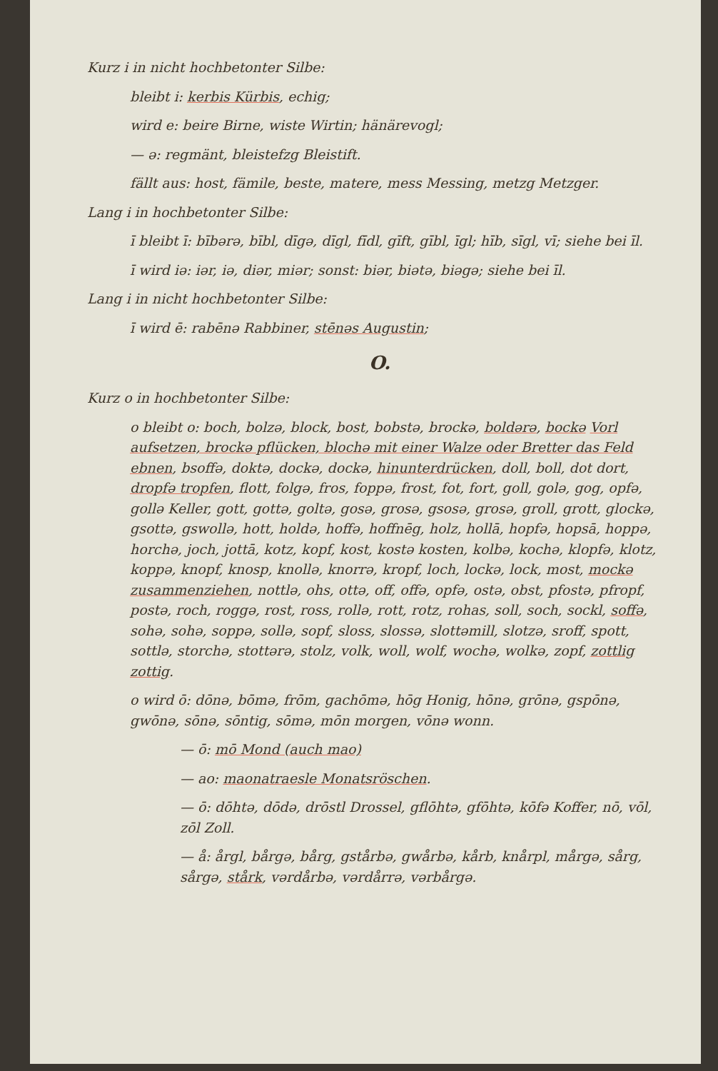Kurz i in nicht hochbetonter Silbe:
bleibt i: kerbis Kürbis, echig;
wird e: beire Birne, wiste Wirtin; hänärevogl;
— ǝ: regmänt, bleistefzg Bleistift.
fällt aus: host, fämile, beste, matere, mess Messing, metzg Metzger.
Lang i in hochbetonter Silbe:
ī bleibt ī: bībǝrǝ, bībl, dīgǝ, dīgl, fīdl, gīft, gībl, īgl; hīb, sīgl, vī; siehe bei īl.
ī wird iǝ: iǝr, iǝ, diǝr, miǝr; sonst: biǝr, biǝtǝ, biǝgǝ; siehe bei īl.
Lang i in nicht hochbetonter Silbe:
ī wird ē: rabēnǝ Rabbiner, stēnǝs Augustin;
O.
Kurz o in hochbetonter Silbe:
o bleibt o: boch, bolzǝ, block, bost, bobstǝ, brockǝ, boldǝrǝ, bockǝ Vorl aufsetzen, brockǝ pflücken, blochǝ mit einer Walze oder Bretter das Feld ebnen, bsoffǝ, doktǝ, dockǝ, dockǝ, hinunterdrücken, doll, boll, dot dort, dropfǝ tropfen, flott, folgǝ, fros, foppǝ, frost, fot, fort, goll, golǝ, gog, opfǝ, gollǝ Keller, gott, gottǝ, goltǝ, gosǝ, grosǝ, gsosǝ, grosǝ, groll, grott, glockǝ, gsottǝ, gswollǝ, hott, holdǝ, hoffǝ, hoffnēg, holz, hollā, hopfǝ, hopsā, hoppǝ, horchǝ, joch, jottā, kotz, kopf, kost, kostǝ kosten, kolbǝ, kochǝ, klopfǝ, klotz, koppǝ, knopf, knosp, knollǝ, knorrǝ, kropf, loch, lockǝ, lock, most, mockǝ zusammenziehen, nottlǝ, ohs, ottǝ, off, offǝ, opfǝ, ostǝ, obst, pfostǝ, pfropf, postǝ, roch, roggǝ, rost, ross, rollǝ, rott, rotz, rohas, soll, soch, sockl, soffǝ, sohǝ, sohǝ, soppǝ, sollǝ, sopf, sloss, slossǝ, slottǝmill, slotzǝ, sroff, spott, sottlǝ, storchǝ, stottǝrǝ, stolz, volk, woll, wolf, wochǝ, wolkǝ, zopf, zottlig zottig.
o wird ō: dōnǝ, bōmǝ, frōm, gachōmǝ, hōg Honig, hōnǝ, grōnǝ, gspōnǝ, gwōnǝ, sōnǝ, sōntig, sōmǝ, mōn morgen, vōnǝ wonn.
— ō: mō Mond (auch mao)
— ao: maonatraesle Monatsröschen.
— ō: dōhtǝ, dōdǝ, drōstl Drossel, gflōhtǝ, gfōhtǝ, kōfǝ Koffer, nō, vōl, zōl Zoll.
— å: årgl, bårgǝ, bårg, gstårbǝ, gwårbǝ, kårb, knårpl, mårgǝ, sårg, sårgǝ, stårk, vǝrdårbǝ, vǝrdårrǝ, vǝrbårgǝ.